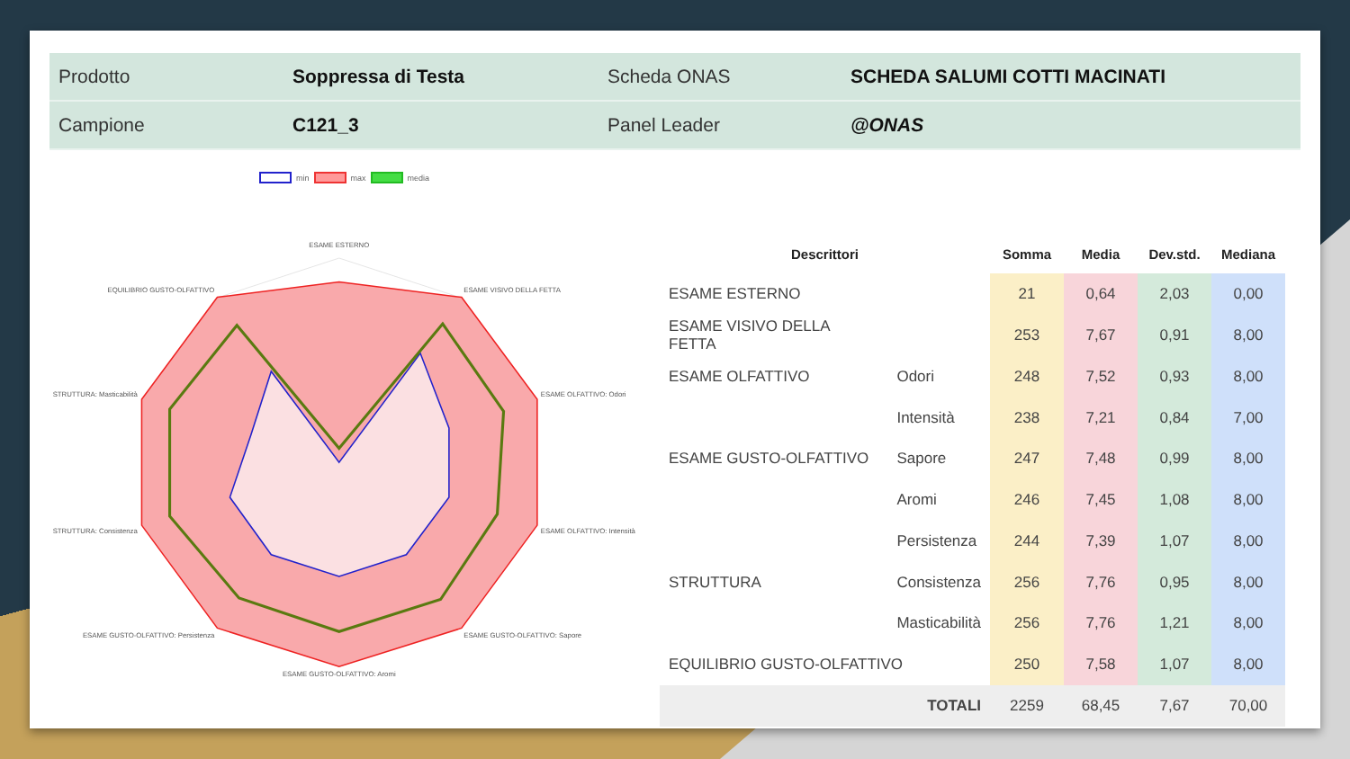| Prodotto | Soppressa di Testa | Scheda ONAS | SCHEDA SALUMI COTTI MACINATI |
| Campione | C121_3 | Panel Leader | @ONAS |
min max media
ESAME ESTERNO
ESAME VISIVO DELLA FETTA
ESAME OLFATTIVO: Odori
ESAME OLFATTIVO: Intensità
ESAME GUSTO-OLFATTIVO: Sapore
ESAME GUSTO-OLFATTIVO: Aromi
ESAME GUSTO-OLFATTIVO: Persistenza
STRUTTURA: Consistenza
STRUTTURA: Masticabilità
EQUILIBRIO GUSTO-OLFATTIVO
| Descrittori | | Somma | Media | Dev.std. | Mediana |
| --- | --- | --- | --- | --- | --- |
| ESAME ESTERNO | | 21 | 0,64 | 2,03 | 0,00 |
| ESAME VISIVO DELLA FETTA | | 253 | 7,67 | 0,91 | 8,00 |
| ESAME OLFATTIVO | Odori | 248 | 7,52 | 0,93 | 8,00 |
| | Intensità | 238 | 7,21 | 0,84 | 7,00 |
| ESAME GUSTO-OLFATTIVO | Sapore | 247 | 7,48 | 0,99 | 8,00 |
| | Aromi | 246 | 7,45 | 1,08 | 8,00 |
| | Persistenza | 244 | 7,39 | 1,07 | 8,00 |
| STRUTTURA | Consistenza | 256 | 7,76 | 0,95 | 8,00 |
| | Masticabilità | 256 | 7,76 | 1,21 | 8,00 |
| EQUILIBRIO GUSTO-OLFATTIVO | | 250 | 7,58 | 1,07 | 8,00 |
| TOTALI | | 2259 | 68,45 | 7,67 | 70,00 |